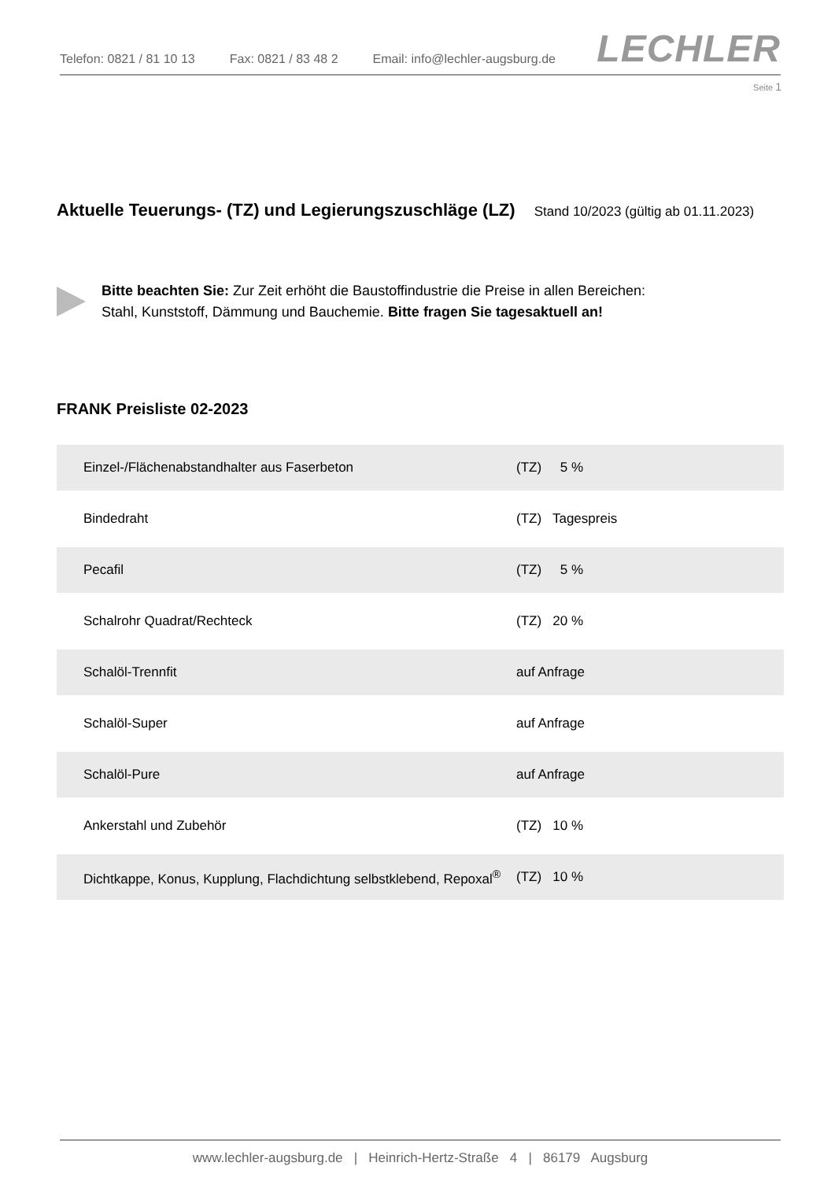Telefon: 0821 / 81 10 13 Fax: 0821 / 83 48 2 Email: info@lechler-augsburg.de
LECHLER
Seite 1
Aktuelle Teuerungs- (TZ) und Legierungszuschläge (LZ) Stand 10/2023 (gültig ab 01.11.2023)
Bitte beachten Sie: Zur Zeit erhöht die Baustoffindustrie die Preise in allen Bereichen:
Stahl, Kunststoff, Dämmung und Bauchemie. Bitte fragen Sie tagesaktuell an!
FRANK Preisliste 02-2023
| Einzel-/Flächenabstandhalter aus Faserbeton | (TZ) 5 % |
| Bindedraht | (TZ) Tagespreis |
| Pecafil | (TZ) 5 % |
| Schalrohr Quadrat/Rechteck | (TZ) 20 % |
| Schalöl-Trennfit | auf Anfrage |
| Schalöl-Super | auf Anfrage |
| Schalöl-Pure | auf Anfrage |
| Ankerstahl und Zubehör | (TZ) 10 % |
| Dichtkappe, Konus, Kupplung, Flachdichtung selbstklebend, Repoxal<sup>®</sup> | (TZ) 10 % |
www.lechler-augsburg.de | Heinrich-Hertz-Straße 4 | 86179 Augsburg